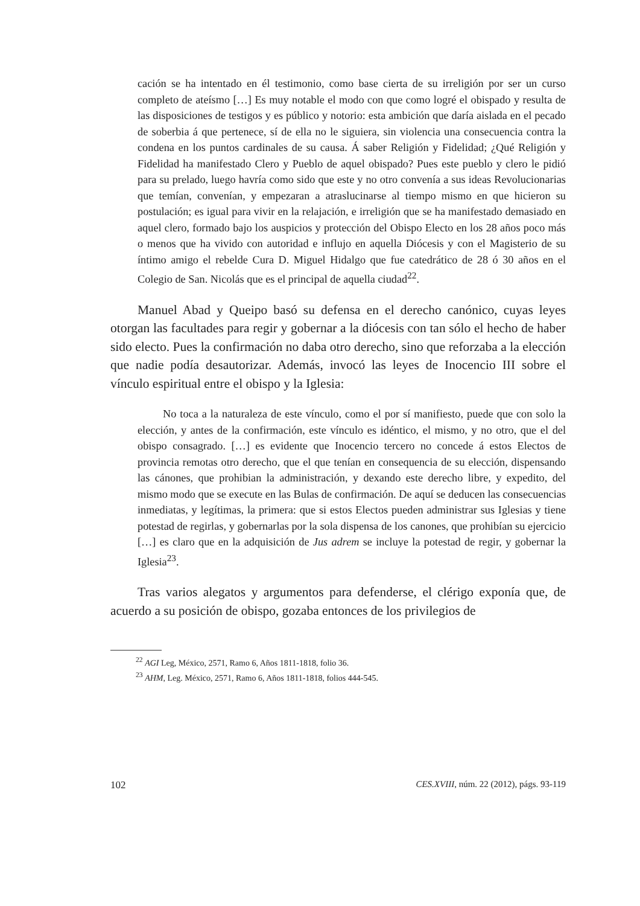cación se ha intentado en él testimonio, como base cierta de su irreligión por ser un curso completo de ateísmo […] Es muy notable el modo con que como logré el obispado y resulta de las disposiciones de testigos y es público y notorio: esta ambición que daría aislada en el pecado de soberbia á que pertenece, sí de ella no le siguiera, sin violencia una consecuencia contra la condena en los puntos cardinales de su causa. Á saber Religión y Fidelidad; ¿Qué Religión y Fidelidad ha manifestado Clero y Pueblo de aquel obispado? Pues este pueblo y clero le pidió para su prelado, luego havría como sido que este y no otro convenía a sus ideas Revolucionarias que temían, convenían, y empezaran a atraslucinarse al tiempo mismo en que hicieron su postulación; es igual para vivir en la relajación, e irreligión que se ha manifestado demasiado en aquel clero, formado bajo los auspicios y protección del Obispo Electo en los 28 años poco más o menos que ha vivido con autoridad e influjo en aquella Diócesis y con el Magisterio de su íntimo amigo el rebelde Cura D. Miguel Hidalgo que fue catedrático de 28 ó 30 años en el Colegio de San. Nicolás que es el principal de aquella ciudad<sup>22</sup>.
Manuel Abad y Queipo basó su defensa en el derecho canónico, cuyas leyes otorgan las facultades para regir y gobernar a la diócesis con tan sólo el hecho de haber sido electo. Pues la confirmación no daba otro derecho, sino que reforzaba a la elección que nadie podía desautorizar. Además, invocó las leyes de Inocencio III sobre el vínculo espiritual entre el obispo y la Iglesia:
No toca a la naturaleza de este vínculo, como el por sí manifiesto, puede que con solo la elección, y antes de la confirmación, este vínculo es idéntico, el mismo, y no otro, que el del obispo consagrado. […] es evidente que Inocencio tercero no concede á estos Electos de provincia remotas otro derecho, que el que tenían en consequencia de su elección, dispensando las cánones, que prohibian la administración, y dexando este derecho libre, y expedito, del mismo modo que se execute en las Bulas de confirmación. De aquí se deducen las consecuencias inmediatas, y legítimas, la primera: que si estos Electos pueden administrar sus Iglesias y tiene potestad de regirlas, y gobernarlas por la sola dispensa de los canones, que prohibían su ejercicio […] es claro que en la adquisición de Jus adrem se incluye la potestad de regir, y gobernar la Iglesia<sup>23</sup>.
Tras varios alegatos y argumentos para defenderse, el clérigo exponía que, de acuerdo a su posición de obispo, gozaba entonces de los privilegios de
<sup>22</sup> AGI Leg, México, 2571, Ramo 6, Años 1811-1818, folio 36.
<sup>23</sup> AHM, Leg. México, 2571, Ramo 6, Años 1811-1818, folios 444-545.
102 CES.XVIII, núm. 22 (2012), págs. 93-119